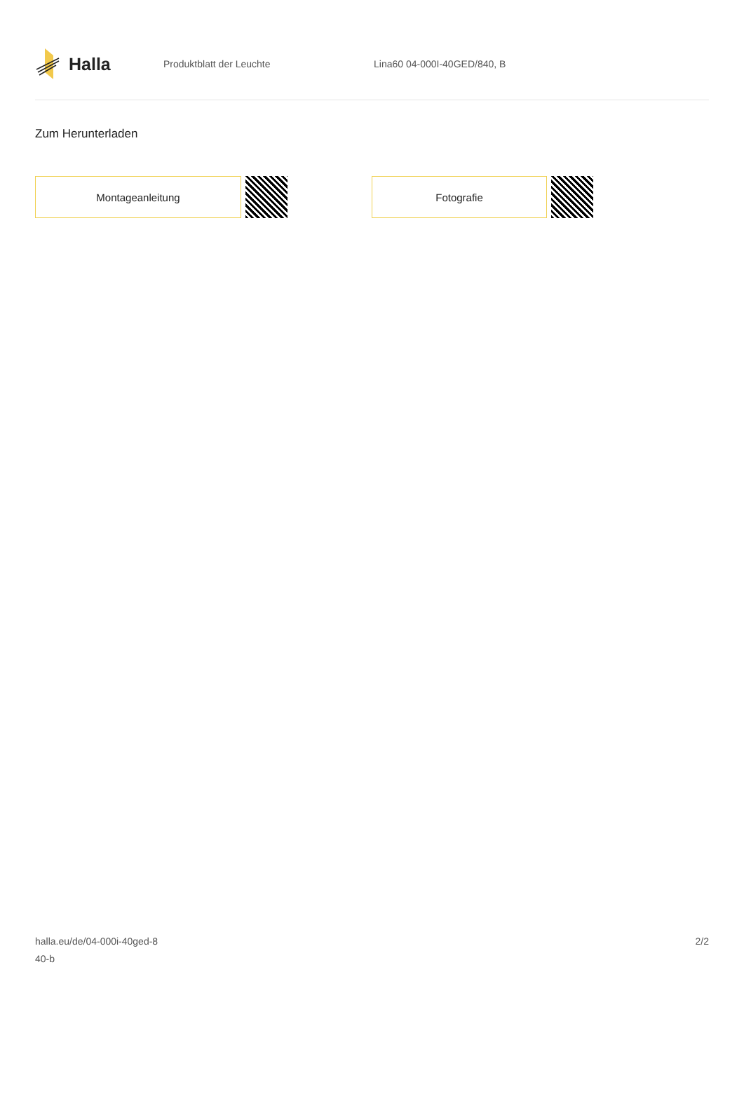Halla
Produktblatt der Leuchte Lina60 04-000I-40GED/840, B
Zum Herunterladen
Montageanleitung Fotografie
halla.eu/de/04-000i-40ged-8
40-b
2/2